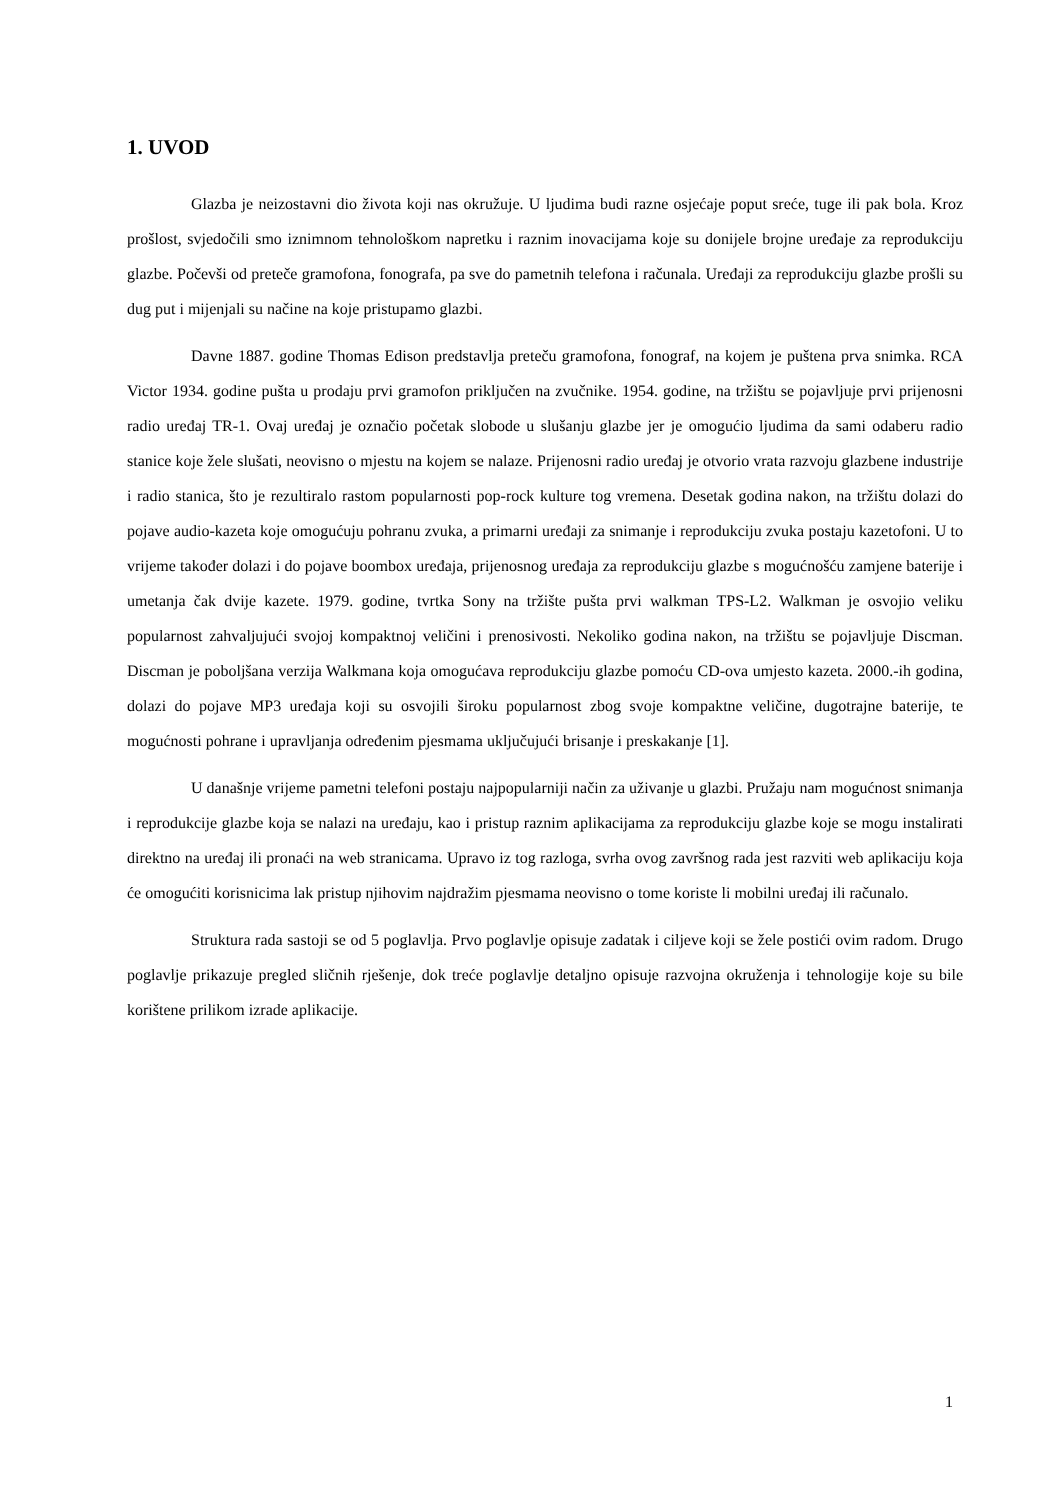1. UVOD
Glazba je neizostavni dio života koji nas okružuje. U ljudima budi razne osjećaje poput sreće, tuge ili pak bola. Kroz prošlost, svjedočili smo iznimnom tehnološkom napretku i raznim inovacijama koje su donijele brojne uređaje za reprodukciju glazbe. Počevši od preteče gramofona, fonografa, pa sve do pametnih telefona i računala. Uređaji za reprodukciju glazbe prošli su dug put i mijenjali su načine na koje pristupamo glazbi.
Davne 1887. godine Thomas Edison predstavlja preteču gramofona, fonograf, na kojem je puštena prva snimka. RCA Victor 1934. godine pušta u prodaju prvi gramofon priključen na zvučnike. 1954. godine, na tržištu se pojavljuje prvi prijenosni radio uređaj TR-1. Ovaj uređaj je označio početak slobode u slušanju glazbe jer je omogućio ljudima da sami odaberu radio stanice koje žele slušati, neovisno o mjestu na kojem se nalaze. Prijenosni radio uređaj je otvorio vrata razvoju glazbene industrije i radio stanica, što je rezultiralo rastom popularnosti pop-rock kulture tog vremena. Desetak godina nakon, na tržištu dolazi do pojave audio-kazeta koje omogućuju pohranu zvuka, a primarni uređaji za snimanje i reprodukciju zvuka postaju kazetofoni. U to vrijeme također dolazi i do pojave boombox uređaja, prijenosnog uređaja za reprodukciju glazbe s mogućnošću zamjene baterije i umetanja čak dvije kazete. 1979. godine, tvrtka Sony na tržište pušta prvi walkman TPS-L2. Walkman je osvojio veliku popularnost zahvaljujući svojoj kompaktnoj veličini i prenosivosti. Nekoliko godina nakon, na tržištu se pojavljuje Discman. Discman je poboljšana verzija Walkmana koja omogućava reprodukciju glazbe pomoću CD-ova umjesto kazeta. 2000.-ih godina, dolazi do pojave MP3 uređaja koji su osvojili široku popularnost zbog svoje kompaktne veličine, dugotrajne baterije, te mogućnosti pohrane i upravljanja određenim pjesmama uključujući brisanje i preskakanje [1].
U današnje vrijeme pametni telefoni postaju najpopularniji način za uživanje u glazbi. Pružaju nam mogućnost snimanja i reprodukcije glazbe koja se nalazi na uređaju, kao i pristup raznim aplikacijama za reprodukciju glazbe koje se mogu instalirati direktno na uređaj ili pronaći na web stranicama. Upravo iz tog razloga, svrha ovog završnog rada jest razviti web aplikaciju koja će omogućiti korisnicima lak pristup njihovim najdražim pjesmama neovisno o tome koriste li mobilni uređaj ili računalo.
Struktura rada sastoji se od 5 poglavlja. Prvo poglavlje opisuje zadatak i ciljeve koji se žele postići ovim radom. Drugo poglavlje prikazuje pregled sličnih rješenje, dok treće poglavlje detaljno opisuje razvojna okruženja i tehnologije koje su bile korištene prilikom izrade aplikacije.
1